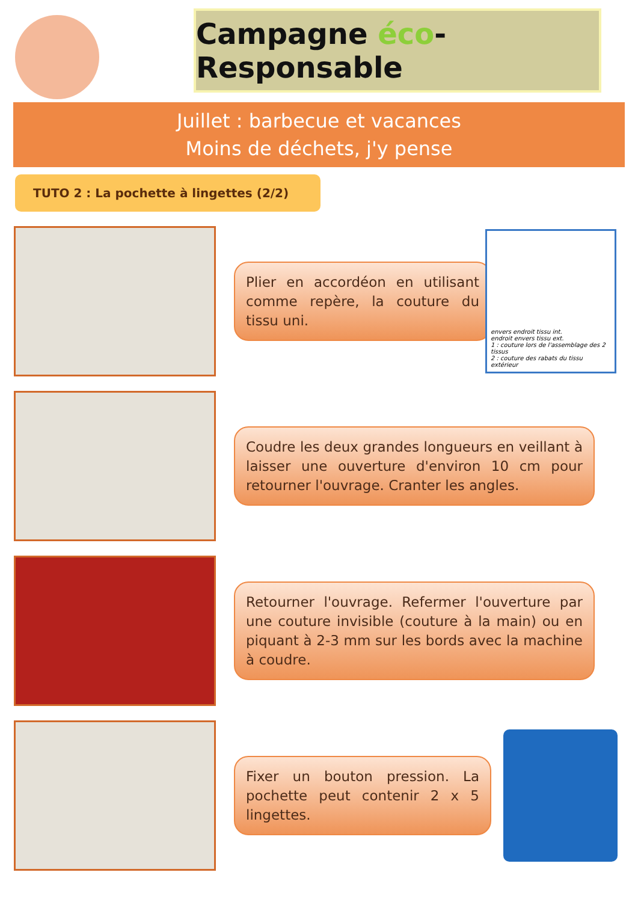Campagne éco-Responsable
Juillet : barbecue et vacances
Moins de déchets, j'y pense
TUTO 2 : La pochette à lingettes (2/2)
Plier en accordéon en utilisant comme repère, la couture du tissu uni.
envers endroit tissu int.
endroit envers tissu ext.
1 : couture lors de l'assemblage des 2 tissus
2 : couture des rabats du tissu extérieur
Coudre les deux grandes longueurs en veillant à laisser une ouverture d'environ 10 cm pour retourner l'ouvrage. Cranter les angles.
Retourner l'ouvrage. Refermer l'ouverture par une couture invisible (couture à la main) ou en piquant à 2-3 mm sur les bords avec la machine à coudre.
Fixer un bouton pression. La pochette peut contenir 2 x 5 lingettes.